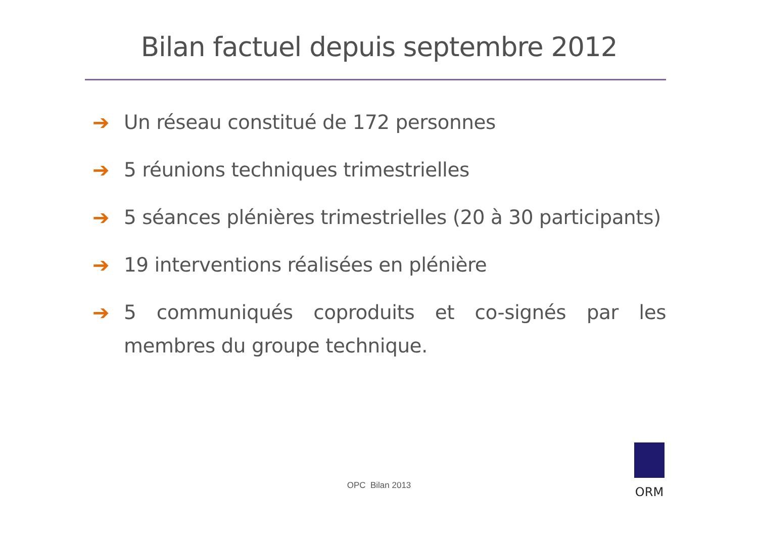Bilan factuel depuis septembre 2012
➔ Un réseau constitué de 172 personnes
➔ 5 réunions techniques trimestrielles
➔ 5 séances plénières trimestrielles (20 à 30 participants)
➔ 19 interventions réalisées en plénière
➔ 5 communiqués coproduits et co-signés par les membres du groupe technique.
OPC Bilan 2013
ORM